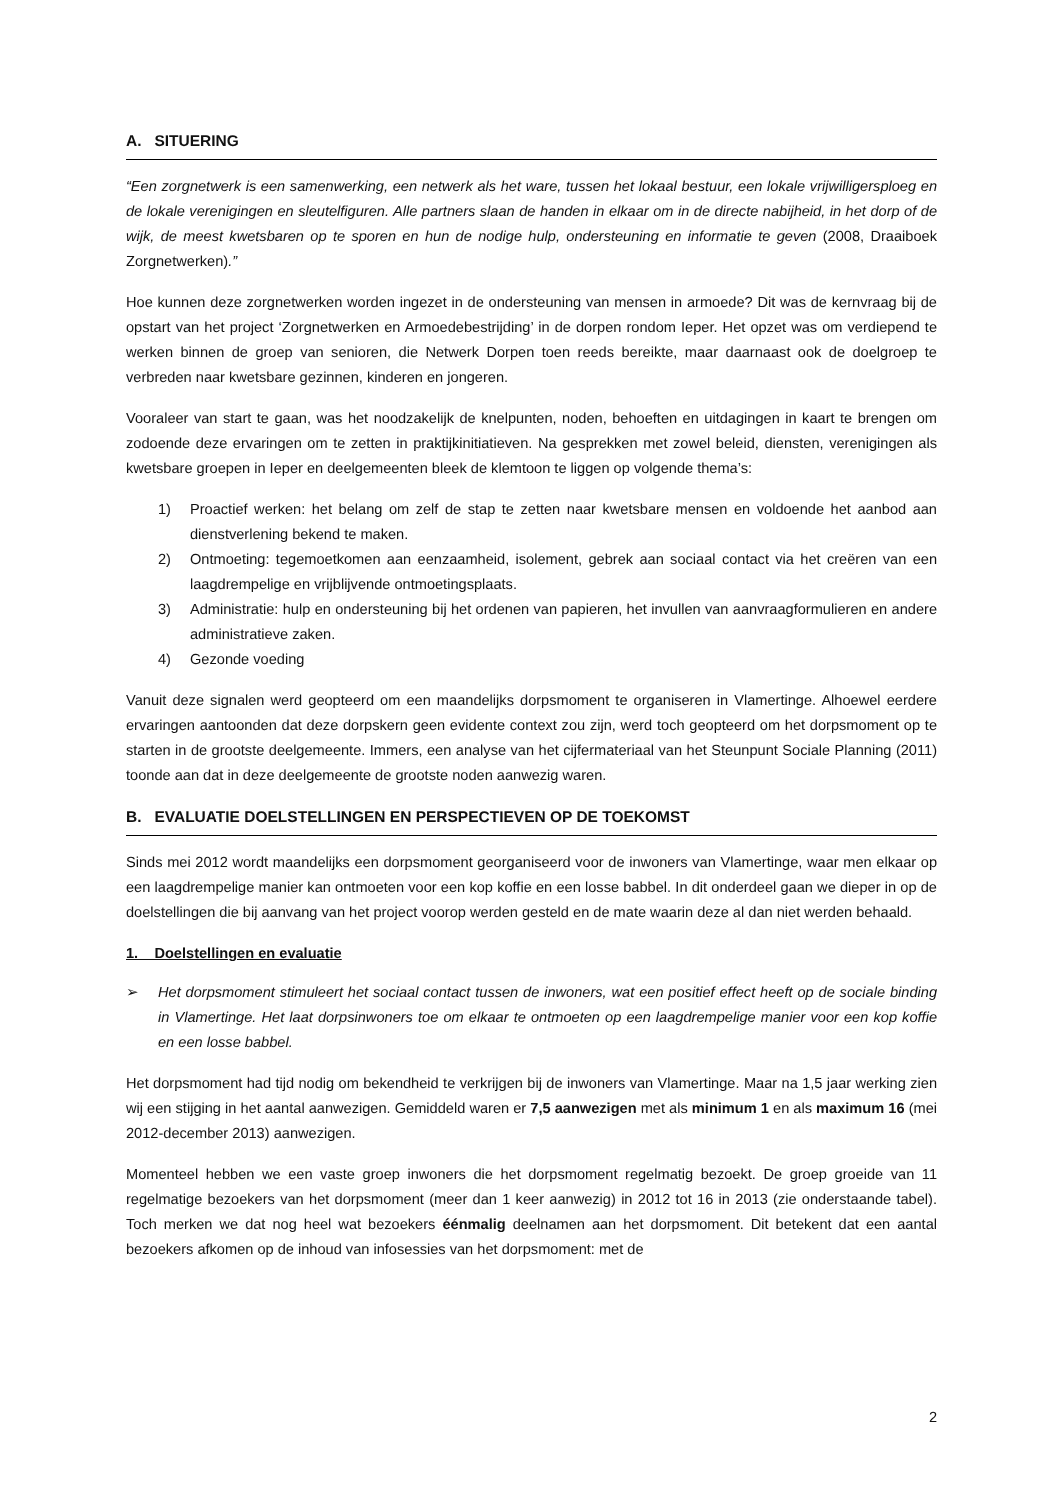A. SITUERING
“Een zorgnetwerk is een samenwerking, een netwerk als het ware, tussen het lokaal bestuur, een lokale vrijwilligersploeg en de lokale verenigingen en sleutelfiguren. Alle partners slaan de handen in elkaar om in de directe nabijheid, in het dorp of de wijk, de meest kwetsbaren op te sporen en hun de nodige hulp, ondersteuning en informatie te geven (2008, Draaiboek Zorgnetwerken).”
Hoe kunnen deze zorgnetwerken worden ingezet in de ondersteuning van mensen in armoede? Dit was de kernvraag bij de opstart van het project ‘Zorgnetwerken en Armoedebestrijding’ in de dorpen rondom Ieper. Het opzet was om verdiepend te werken binnen de groep van senioren, die Netwerk Dorpen toen reeds bereikte, maar daarnaast ook de doelgroep te verbreden naar kwetsbare gezinnen, kinderen en jongeren.
Vooraleer van start te gaan, was het noodzakelijk de knelpunten, noden, behoeften en uitdagingen in kaart te brengen om zodoende deze ervaringen om te zetten in praktijkinitiatieven. Na gesprekken met zowel beleid, diensten, verenigingen als kwetsbare groepen in Ieper en deelgemeenten bleek de klemtoon te liggen op volgende thema’s:
1) Proactief werken: het belang om zelf de stap te zetten naar kwetsbare mensen en voldoende het aanbod aan dienstverlening bekend te maken.
2) Ontmoeting: tegemoetkomen aan eenzaamheid, isolement, gebrek aan sociaal contact via het creëren van een laagdrempelige en vrijblijvende ontmoetingsplaats.
3) Administratie: hulp en ondersteuning bij het ordenen van papieren, het invullen van aanvraagformulieren en andere administratieve zaken.
4) Gezonde voeding
Vanuit deze signalen werd geopteerd om een maandelijks dorpsmoment te organiseren in Vlamertinge. Alhoewel eerdere ervaringen aantoonden dat deze dorpskern geen evidente context zou zijn, werd toch geopteerd om het dorpsmoment op te starten in de grootste deelgemeente. Immers, een analyse van het cijfermateriaal van het Steunpunt Sociale Planning (2011) toonde aan dat in deze deelgemeente de grootste noden aanwezig waren.
B. EVALUATIE DOELSTELLINGEN EN PERSPECTIEVEN OP DE TOEKOMST
Sinds mei 2012 wordt maandelijks een dorpsmoment georganiseerd voor de inwoners van Vlamertinge, waar men elkaar op een laagdrempelige manier kan ontmoeten voor een kop koffie en een losse babbel. In dit onderdeel gaan we dieper in op de doelstellingen die bij aanvang van het project voorop werden gesteld en de mate waarin deze al dan niet werden behaald.
1. Doelstellingen en evaluatie
➢ Het dorpsmoment stimuleert het sociaal contact tussen de inwoners, wat een positief effect heeft op de sociale binding in Vlamertinge. Het laat dorpsinwoners toe om elkaar te ontmoeten op een laagdrempelige manier voor een kop koffie en een losse babbel.
Het dorpsmoment had tijd nodig om bekendheid te verkrijgen bij de inwoners van Vlamertinge. Maar na 1,5 jaar werking zien wij een stijging in het aantal aanwezigen. Gemiddeld waren er 7,5 aanwezigen met als minimum 1 en als maximum 16 (mei 2012-december 2013) aanwezigen.
Momenteel hebben we een vaste groep inwoners die het dorpsmoment regelmatig bezoekt. De groep groeide van 11 regelmatige bezoekers van het dorpsmoment (meer dan 1 keer aanwezig) in 2012 tot 16 in 2013 (zie onderstaande tabel). Toch merken we dat nog heel wat bezoekers éénmalig deelnamen aan het dorpsmoment. Dit betekent dat een aantal bezoekers afkomen op de inhoud van infosessies van het dorpsmoment: met de
2